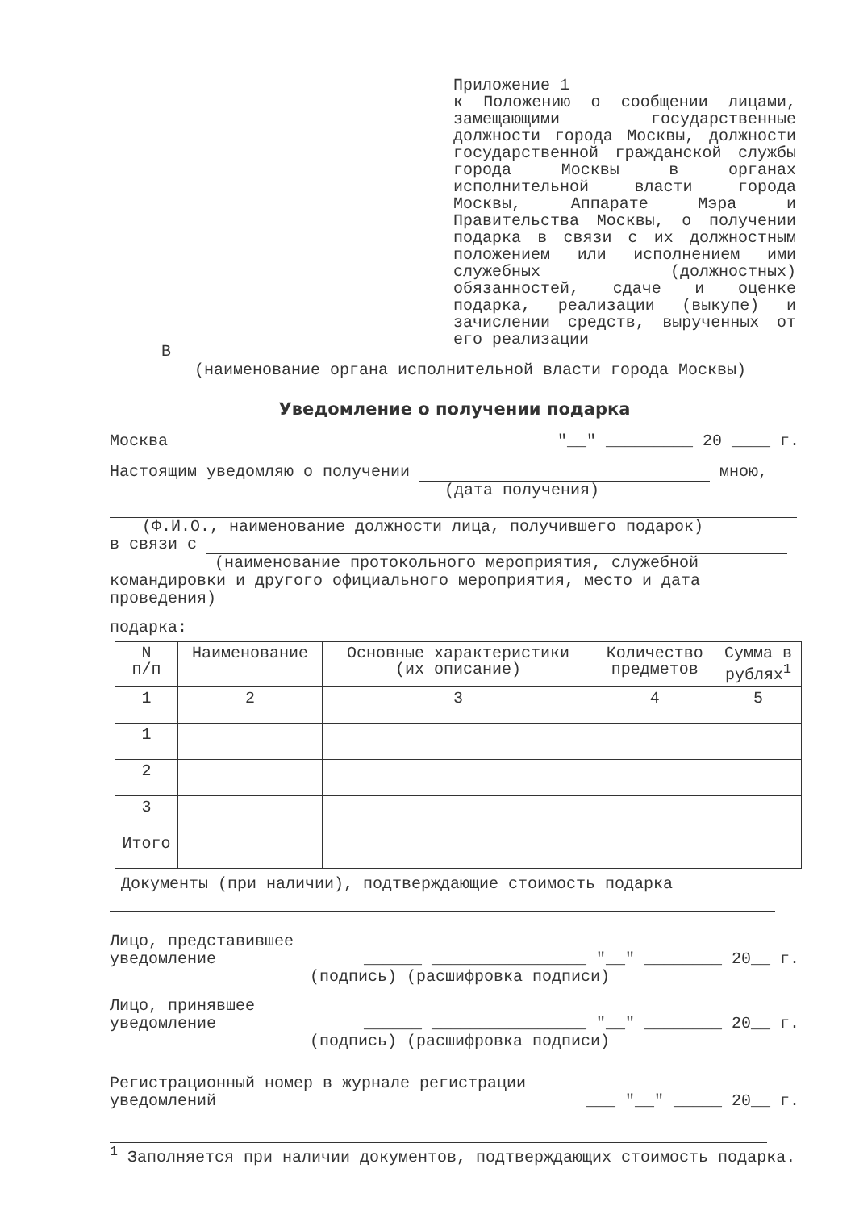Приложение 1
к Положению о сообщении лицами, замещающими государственные должности города Москвы, должности государственной гражданской службы города Москвы в органах исполнительной власти города Москвы, Аппарате Мэра и Правительства Москвы, о получении подарка в связи с их должностным положением или исполнением ими служебных (должностных) обязанностей, сдаче и оценке подарка, реализации (выкупе) и зачислении средств, вырученных от его реализации
В
(наименование органа исполнительной власти города Москвы)
Уведомление о получении подарка
Москва "__" _________ 20 ____ г.
Настоящим уведомляю о получении мною,
(дата получения)
(Ф.И.О., наименование должности лица, получившего подарок)
в связи с
(наименование протокольного мероприятия, служебной
командировки и другого официального мероприятия, место и дата проведения)
подарка:
| N п/п | Наименование | Основные характеристики (их описание) | Количество предметов | Сумма в рублях<sup>1</sup> |
| 1 | 2 | 3 | 4 | 5 |
| 1 | | | | |
| 2 | | | | |
| 3 | | | | |
| Итого | | | | |
Документы (при наличии), подтверждающие стоимость подарка
Лицо, представившее
уведомление ______ ________________ "__" ________ 20__ г.
(подпись) (расшифровка подписи)
Лицо, принявшее
уведомление ______ ________________ "__" ________ 20__ г.
(подпись) (расшифровка подписи)
Регистрационный номер в журнале регистрации
уведомлений ___ "__" _____ 20__ г.
<sup>1</sup> Заполняется при наличии документов, подтверждающих стоимость подарка.